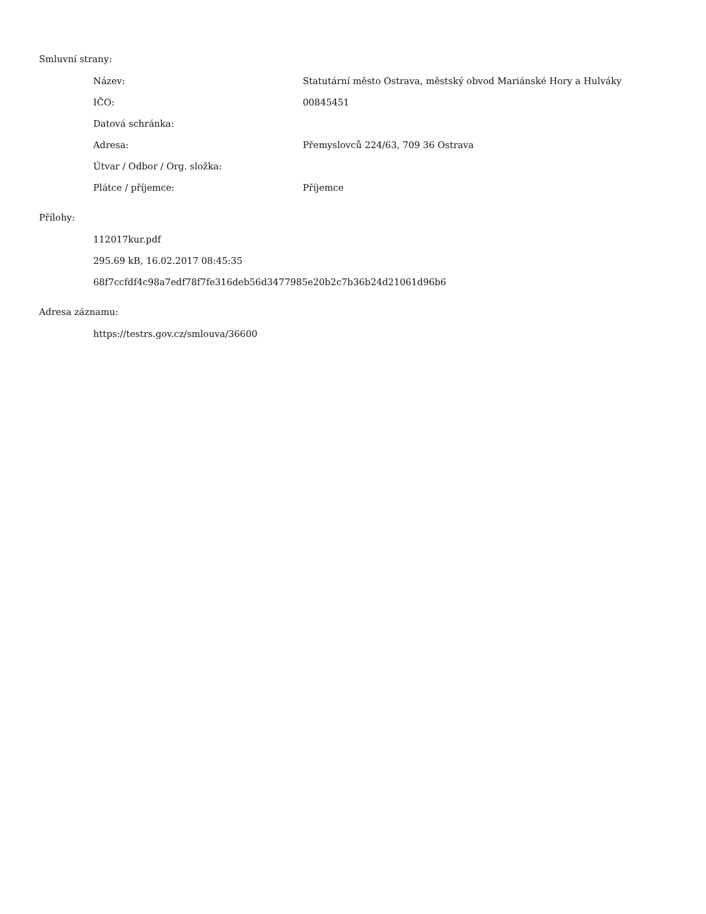Smluvní strany:
| Název: | Statutární město Ostrava, městský obvod Mariánské Hory a Hulváky |
| IČO: | 00845451 |
| Datová schránka: | |
| Adresa: | Přemyslovců 224/63, 709 36 Ostrava |
| Útvar / Odbor / Org. složka: | |
| Plátce / příjemce: | Příjemce |
Přílohy:
112017kur.pdf
295.69 kB, 16.02.2017 08:45:35
68f7ccfdf4c98a7edf78f7fe316deb56d3477985e20b2c7b36b24d21061d96b6
Adresa záznamu:
https://testrs.gov.cz/smlouva/36600